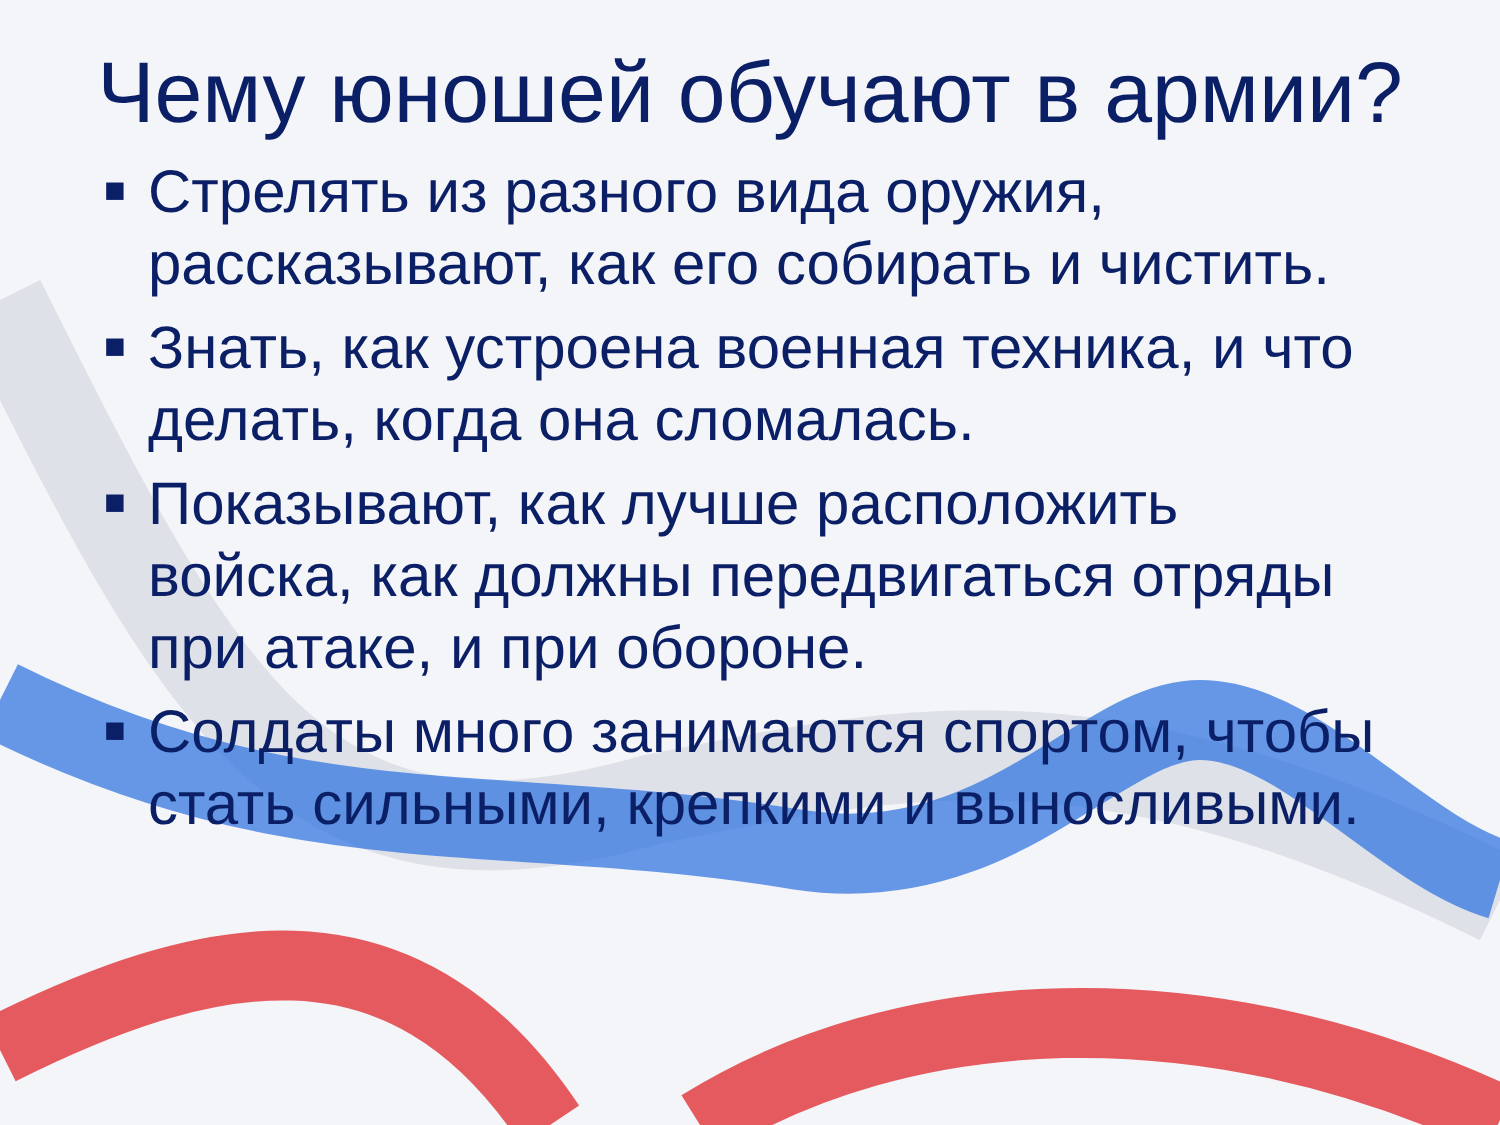Чему юношей обучают в армии?
■ Стрелять из разного вида оружия, рассказывают, как его собирать и чистить.
■ Знать, как устроена военная техника, и что делать, когда она сломалась.
■ Показывают, как лучше расположить войска, как должны передвигаться отряды при атаке, и при обороне.
■ Солдаты много занимаются спортом, чтобы стать сильными, крепкими и выносливыми.